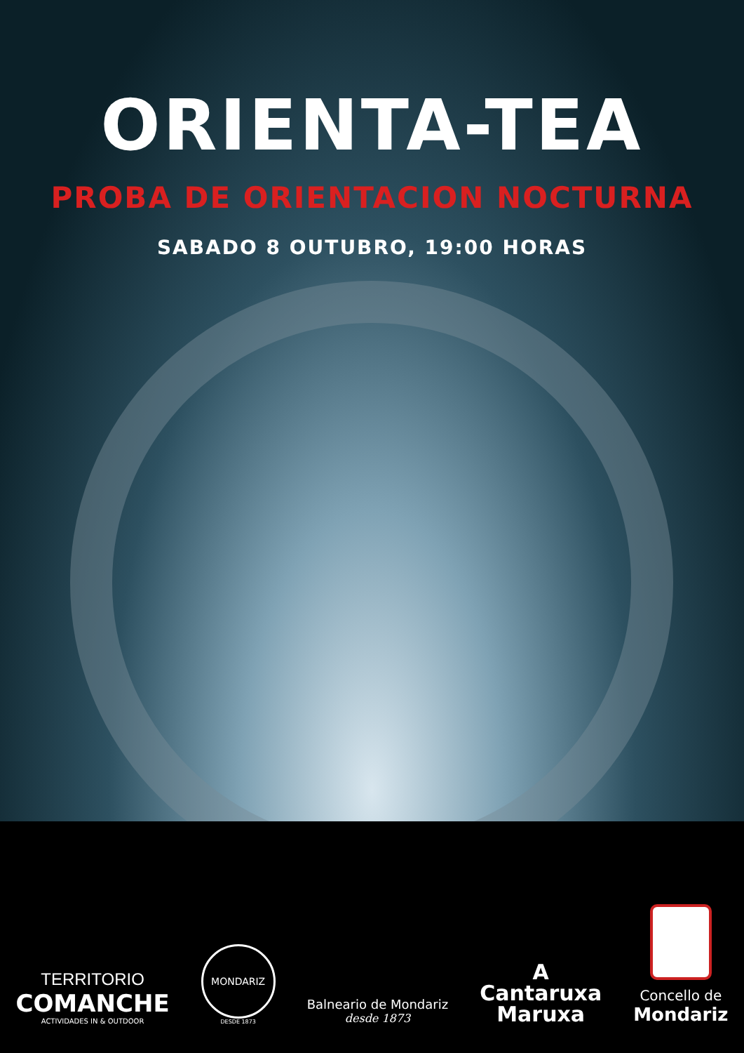ORIENTA-TEA
PROBA DE ORIENTACION NOCTURNA
SABADO 8 OUTUBRO, 19:00 HORAS
TERRITORIO
COMANCHE
ACTIVIDADES IN & OUTDOOR
MONDARIZ
DESDE 1873
Balneario de Mondariz
desde 1873
A
Cantaruxa
Maruxa
Concello de
Mondariz